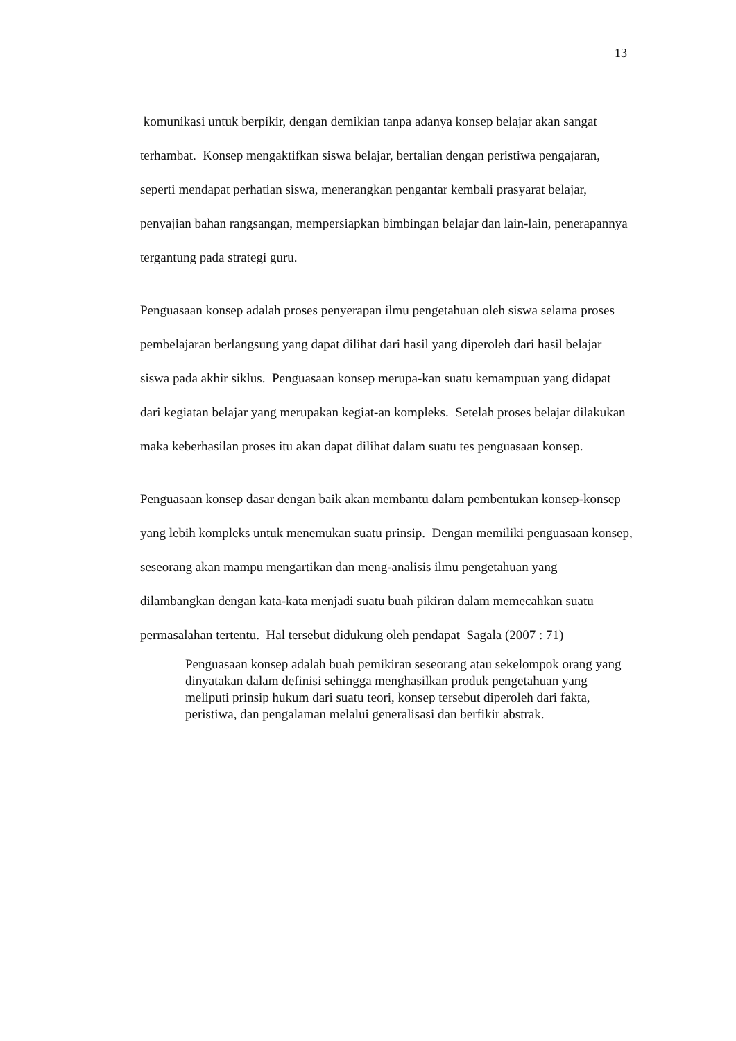13
komunikasi untuk berpikir, dengan demikian tanpa adanya konsep belajar akan sangat terhambat. Konsep mengaktifkan siswa belajar, bertalian dengan peristiwa pengajaran, seperti mendapat perhatian siswa, menerangkan pengantar kembali prasyarat belajar, penyajian bahan rangsangan, mempersiapkan bimbingan belajar dan lain-lain, penerapannya tergantung pada strategi guru.
Penguasaan konsep adalah proses penyerapan ilmu pengetahuan oleh siswa selama proses pembelajaran berlangsung yang dapat dilihat dari hasil yang diperoleh dari hasil belajar siswa pada akhir siklus. Penguasaan konsep merupa-kan suatu kemampuan yang didapat dari kegiatan belajar yang merupakan kegiat-an kompleks. Setelah proses belajar dilakukan maka keberhasilan proses itu akan dapat dilihat dalam suatu tes penguasaan konsep.
Penguasaan konsep dasar dengan baik akan membantu dalam pembentukan konsep-konsep yang lebih kompleks untuk menemukan suatu prinsip. Dengan memiliki penguasaan konsep, seseorang akan mampu mengartikan dan meng-analisis ilmu pengetahuan yang dilambangkan dengan kata-kata menjadi suatu buah pikiran dalam memecahkan suatu permasalahan tertentu. Hal tersebut didukung oleh pendapat Sagala (2007 : 71)
Penguasaan konsep adalah buah pemikiran seseorang atau sekelompok orang yang dinyatakan dalam definisi sehingga menghasilkan produk pengetahuan yang meliputi prinsip hukum dari suatu teori, konsep tersebut diperoleh dari fakta, peristiwa, dan pengalaman melalui generalisasi dan berfikir abstrak.